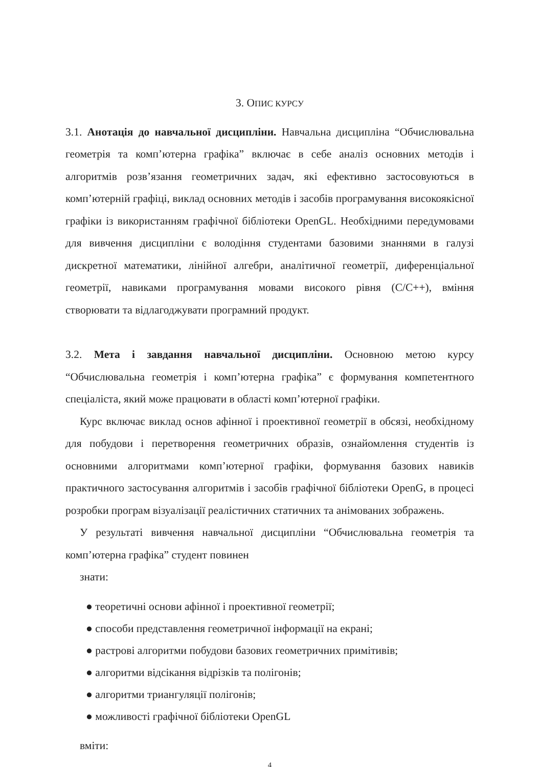3. ОПИС КУРСУ
3.1. Анотація до навчальної дисципліни. Навчальна дисципліна “Обчислювальна геометрія та комп’ютерна графіка” включає в себе аналіз основних методів і алгоритмів розв’язання геометричних задач, які ефективно застосовуються в комп’ютерній графіці, виклад основних методів і засобів програмування високоякісної графіки із використанням графічної бібліотеки OpenGL. Необхідними передумовами для вивчення дисципліни є володіння студентами базовими знаннями в галузі дискретної математики, лінійної алгебри, аналітичної геометрії, диференціальної геометрії, навиками програмування мовами високого рівня (C/C++), вміння створювати та відлагоджувати програмний продукт.
3.2. Мета і завдання навчальної дисципліни. Основною метою курсу “Обчислювальна геометрія і комп’ютерна графіка” є формування компетентного спеціаліста, який може працювати в області комп’ютерної графіки.
Курс включає виклад основ афінної і проективної геометрії в обсязі, необхідному для побудови і перетворення геометричних образів, ознайомлення студентів із основними алгоритмами комп’ютерної графіки, формування базових навиків практичного застосування алгоритмів і засобів графічної бібліотеки OpenG, в процесі розробки програм візуалізації реалістичних статичних та анімованих зображень.
У результаті вивчення навчальної дисципліни “Обчислювальна геометрія та комп’ютерна графіка” студент повинен
знати:
● теоретичні основи афінної і проективної геометрії;
● способи представлення геометричної інформації на екрані;
● растрові алгоритми побудови базових геометричних примітивів;
● алгоритми відсікання відрізків та полігонів;
● алгоритми триангуляції полігонів;
● можливості графічної бібліотеки OpenGL
вміти:
4